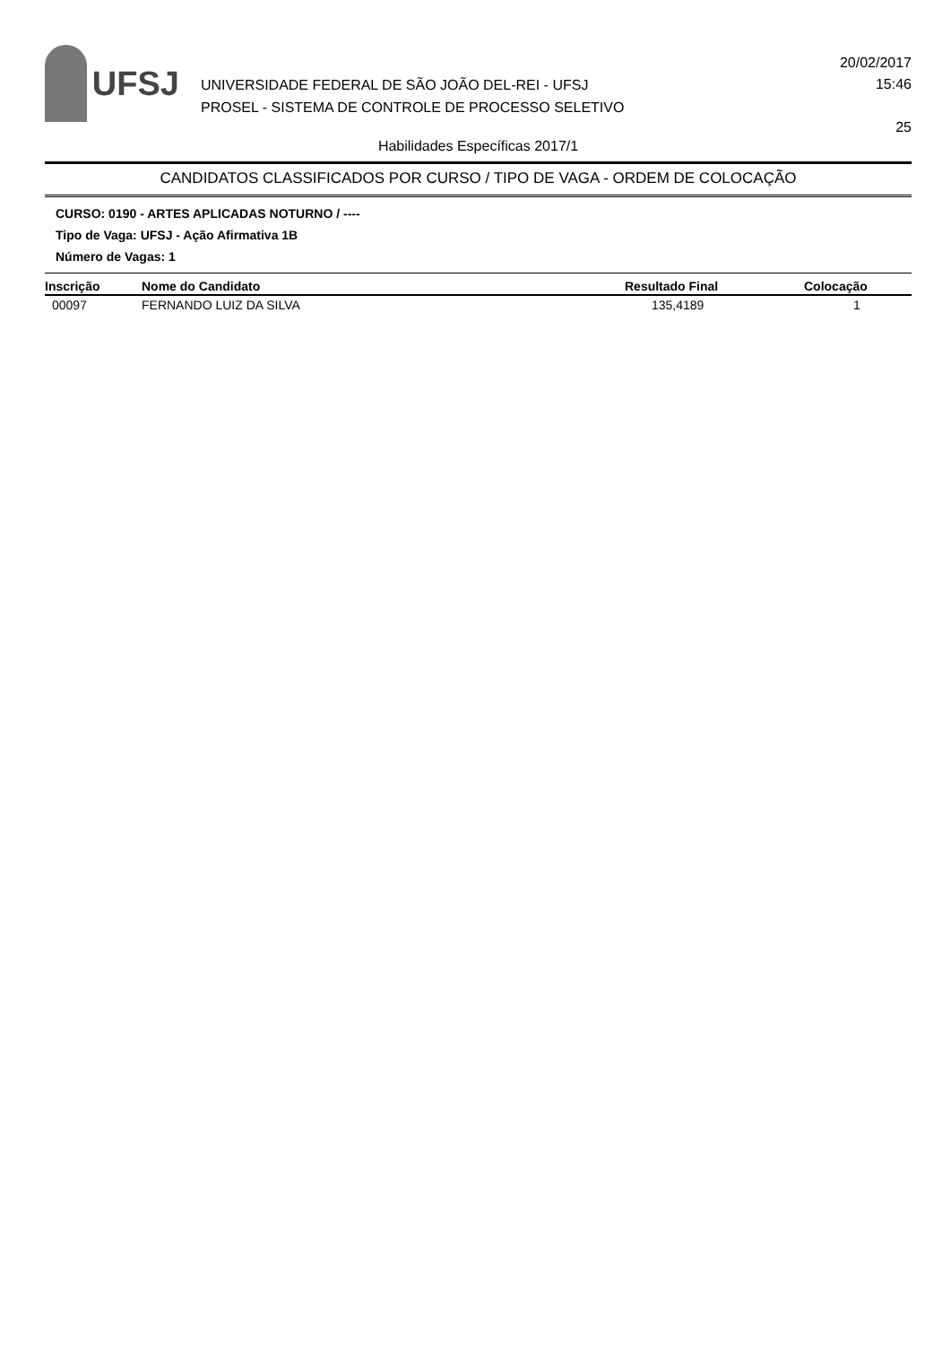UFSJ
UNIVERSIDADE FEDERAL DE SÃO JOÃO DEL-REI - UFSJ
PROSEL - SISTEMA DE CONTROLE DE PROCESSO SELETIVO
20/02/2017
15:46
25
Habilidades Específicas 2017/1
CANDIDATOS CLASSIFICADOS POR CURSO / TIPO DE VAGA - ORDEM DE COLOCAÇÃO
CURSO: 0190 - ARTES APLICADAS NOTURNO / ----
Tipo de Vaga: UFSJ - Ação Afirmativa 1B
Número de Vagas: 1
| Inscrição | Nome do Candidato | Resultado Final | Colocação |
| --- | --- | --- | --- |
| 00097 | FERNANDO LUIZ DA SILVA | 135,4189 | 1 |